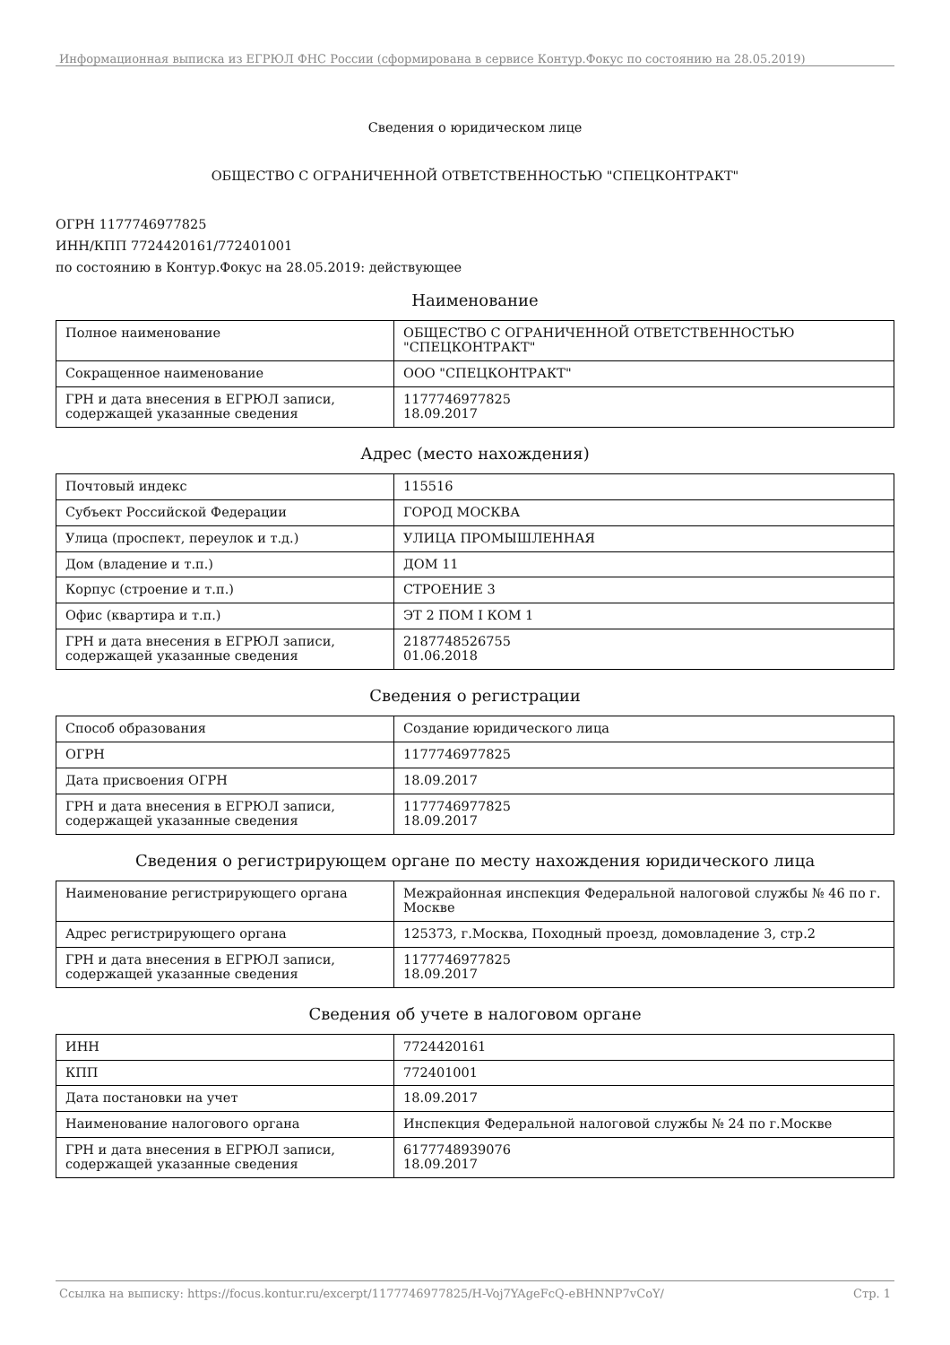Информационная выписка из ЕГРЮЛ ФНС России (сформирована в сервисе Контур.Фокус по состоянию на 28.05.2019)
Сведения о юридическом лице
ОБЩЕСТВО С ОГРАНИЧЕННОЙ ОТВЕТСТВЕННОСТЬЮ "СПЕЦКОНТРАКТ"
ОГРН 1177746977825
ИНН/КПП 7724420161/772401001
по состоянию в Контур.Фокус на 28.05.2019: действующее
Наименование
| Полное наименование | ОБЩЕСТВО С ОГРАНИЧЕННОЙ ОТВЕТСТВЕННОСТЬЮ "СПЕЦКОНТРАКТ" |
| Сокращенное наименование | ООО "СПЕЦКОНТРАКТ" |
| ГРН и дата внесения в ЕГРЮЛ записи, содержащей указанные сведения | 1177746977825 18.09.2017 |
Адрес (место нахождения)
| Почтовый индекс | 115516 |
| Субъект Российской Федерации | ГОРОД МОСКВА |
| Улица (проспект, переулок и т.д.) | УЛИЦА ПРОМЫШЛЕННАЯ |
| Дом (владение и т.п.) | ДОМ 11 |
| Корпус (строение и т.п.) | СТРОЕНИЕ 3 |
| Офис (квартира и т.п.) | ЭТ 2 ПОМ I КОМ 1 |
| ГРН и дата внесения в ЕГРЮЛ записи, содержащей указанные сведения | 2187748526755 01.06.2018 |
Сведения о регистрации
| Способ образования | Создание юридического лица |
| ОГРН | 1177746977825 |
| Дата присвоения ОГРН | 18.09.2017 |
| ГРН и дата внесения в ЕГРЮЛ записи, содержащей указанные сведения | 1177746977825 18.09.2017 |
Сведения о регистрирующем органе по месту нахождения юридического лица
| Наименование регистрирующего органа | Межрайонная инспекция Федеральной налоговой службы № 46 по г. Москве |
| Адрес регистрирующего органа | 125373, г.Москва, Походный проезд, домовладение 3, стр.2 |
| ГРН и дата внесения в ЕГРЮЛ записи, содержащей указанные сведения | 1177746977825 18.09.2017 |
Сведения об учете в налоговом органе
| ИНН | 7724420161 |
| КПП | 772401001 |
| Дата постановки на учет | 18.09.2017 |
| Наименование налогового органа | Инспекция Федеральной налоговой службы № 24 по г.Москве |
| ГРН и дата внесения в ЕГРЮЛ записи, содержащей указанные сведения | 6177748939076 18.09.2017 |
Ссылка на выписку: https://focus.kontur.ru/excerpt/1177746977825/H-Voj7YAgeFcQ-eBHNNP7vCoY/ Стр. 1